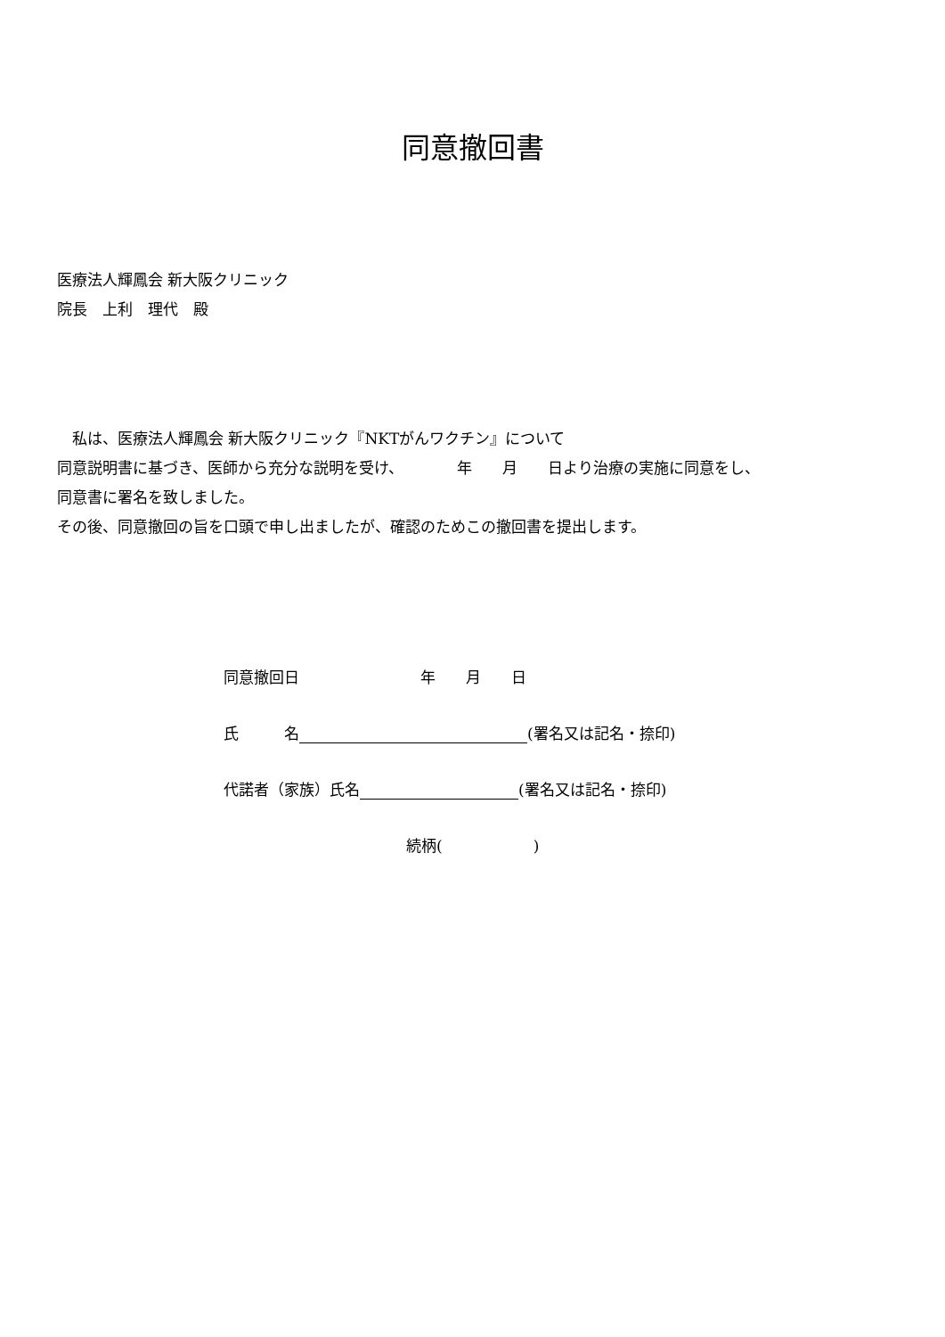同意撤回書
医療法人輝鳳会 新大阪クリニック
院長　上利　理代　殿
　私は、医療法人輝鳳会 新大阪クリニック『NKTがんワクチン』について
同意説明書に基づき、医師から充分な説明を受け、　　　　年　　月　　日より治療の実施に同意をし、
同意書に署名を致しました。
その後、同意撤回の旨を口頭で申し出ましたが、確認のためこの撤回書を提出します。
同意撤回日　　　　　　　　年　　月　　日
氏　　　名 (署名又は記名・捺印)
代諾者（家族）氏名 (署名又は記名・捺印)
続柄(　　　　　　)